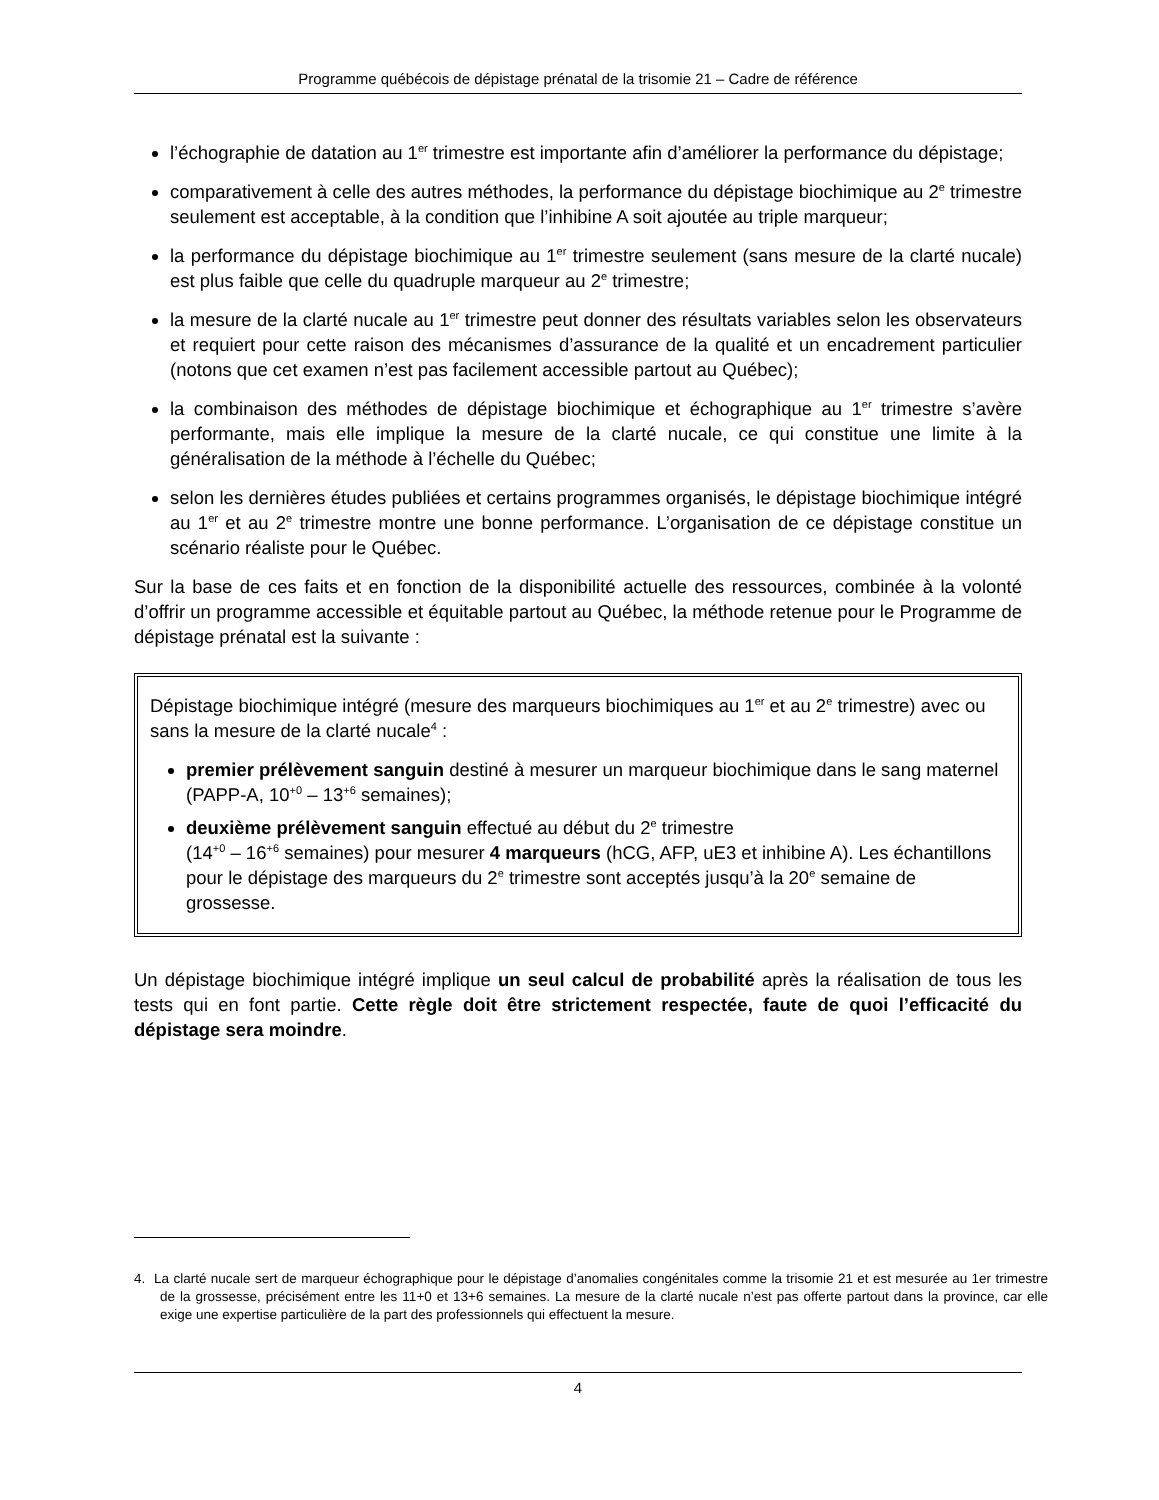Programme québécois de dépistage prénatal de la trisomie 21 – Cadre de référence
l’échographie de datation au 1<sup>er</sup> trimestre est importante afin d’améliorer la performance du dépistage;
comparativement à celle des autres méthodes, la performance du dépistage biochimique au 2<sup>e</sup> trimestre seulement est acceptable, à la condition que l’inhibine A soit ajoutée au triple marqueur;
la performance du dépistage biochimique au 1<sup>er</sup> trimestre seulement (sans mesure de la clarté nucale) est plus faible que celle du quadruple marqueur au 2<sup>e</sup> trimestre;
la mesure de la clarté nucale au 1<sup>er</sup> trimestre peut donner des résultats variables selon les observateurs et requiert pour cette raison des mécanismes d’assurance de la qualité et un encadrement particulier (notons que cet examen n’est pas facilement accessible partout au Québec);
la combinaison des méthodes de dépistage biochimique et échographique au 1<sup>er</sup> trimestre s’avère performante, mais elle implique la mesure de la clarté nucale, ce qui constitue une limite à la généralisation de la méthode à l’échelle du Québec;
selon les dernières études publiées et certains programmes organisés, le dépistage biochimique intégré au 1<sup>er</sup> et au 2<sup>e</sup> trimestre montre une bonne performance. L’organisation de ce dépistage constitue un scénario réaliste pour le Québec.
Sur la base de ces faits et en fonction de la disponibilité actuelle des ressources, combinée à la volonté d’offrir un programme accessible et équitable partout au Québec, la méthode retenue pour le Programme de dépistage prénatal est la suivante :
Dépistage biochimique intégré (mesure des marqueurs biochimiques au 1<sup>er</sup> et au 2<sup>e</sup> trimestre) avec ou sans la mesure de la clarté nucale<sup>4</sup> :
premier prélèvement sanguin destiné à mesurer un marqueur biochimique dans le sang maternel (PAPP-A, 10<sup>+0</sup> – 13<sup>+6</sup> semaines);
deuxième prélèvement sanguin effectué au début du 2<sup>e</sup> trimestre
(14<sup>+0</sup> – 16<sup>+6</sup> semaines) pour mesurer 4 marqueurs (hCG, AFP, uE3 et inhibine A). Les échantillons pour le dépistage des marqueurs du 2<sup>e</sup> trimestre sont acceptés jusqu’à la 20<sup>e</sup> semaine de grossesse.
Un dépistage biochimique intégré implique un seul calcul de probabilité après la réalisation de tous les tests qui en font partie. Cette règle doit être strictement respectée, faute de quoi l’efficacité du dépistage sera moindre.
4. La clarté nucale sert de marqueur échographique pour le dépistage d’anomalies congénitales comme la trisomie 21 et est mesurée au 1er trimestre de la grossesse, précisément entre les 11+0 et 13+6 semaines. La mesure de la clarté nucale n’est pas offerte partout dans la province, car elle exige une expertise particulière de la part des professionnels qui effectuent la mesure.
4